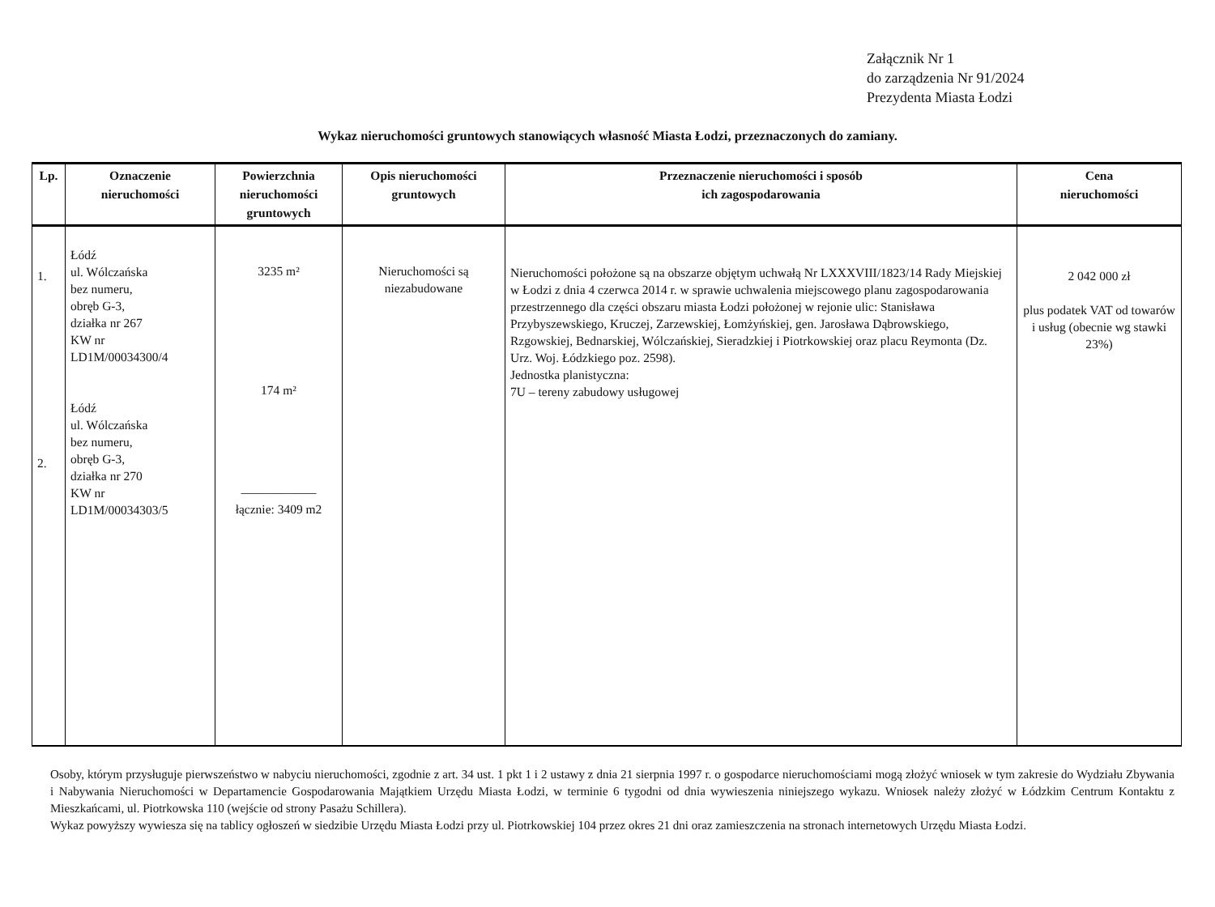Załącznik Nr 1
do zarządzenia Nr 91/2024
Prezydenta Miasta Łodzi
Wykaz nieruchomości gruntowych stanowiących własność Miasta Łodzi, przeznaczonych do zamiany.
| Lp. | Oznaczenie nieruchomości | Powierzchnia nieruchomości gruntowych | Opis nieruchomości gruntowych | Przeznaczenie nieruchomości i sposób ich zagospodarowania | Cena nieruchomości |
| --- | --- | --- | --- | --- | --- |
| 1. 2. | Łódź ul. Wólczańska bez numeru, obręb G-3, działka nr 267 KW nr LD1M/00034300/4 Łódź ul. Wólczańska bez numeru, obręb G-3, działka nr 270 KW nr LD1M/00034303/5 | 3235 m² 174 m² —————— łącznie: 3409 m2 | Nieruchomości są niezabudowane | Nieruchomości położone są na obszarze objętym uchwałą Nr LXXXVIII/1823/14 Rady Miejskiej w Łodzi z dnia 4 czerwca 2014 r. w sprawie uchwalenia miejscowego planu zagospodarowania przestrzennego dla części obszaru miasta Łodzi położonej w rejonie ulic: Stanisława Przybyszewskiego, Kruczej, Zarzewskiej, Łomżyńskiej, gen. Jarosława Dąbrowskiego, Rzgowskiej, Bednarskiej, Wólczańskiej, Sieradzkiej i Piotrkowskiej oraz placu Reymonta (Dz. Urz. Woj. Łódzkiego poz. 2598). Jednostka planistyczna: 7U – tereny zabudowy usługowej | 2 042 000 zł plus podatek VAT od towarów i usług (obecnie wg stawki 23%) |
Osoby, którym przysługuje pierwszeństwo w nabyciu nieruchomości, zgodnie z art. 34 ust. 1 pkt 1 i 2 ustawy z dnia 21 sierpnia 1997 r. o gospodarce nieruchomościami mogą złożyć wniosek w tym zakresie do Wydziału Zbywania i Nabywania Nieruchomości w Departamencie Gospodarowania Majątkiem Urzędu Miasta Łodzi, w terminie 6 tygodni od dnia wywieszenia niniejszego wykazu. Wniosek należy złożyć w Łódzkim Centrum Kontaktu z Mieszkańcami, ul. Piotrkowska 110 (wejście od strony Pasażu Schillera).
Wykaz powyższy wywiesza się na tablicy ogłoszeń w siedzibie Urzędu Miasta Łodzi przy ul. Piotrkowskiej 104 przez okres 21 dni oraz zamieszczenia na stronach internetowych Urzędu Miasta Łodzi.